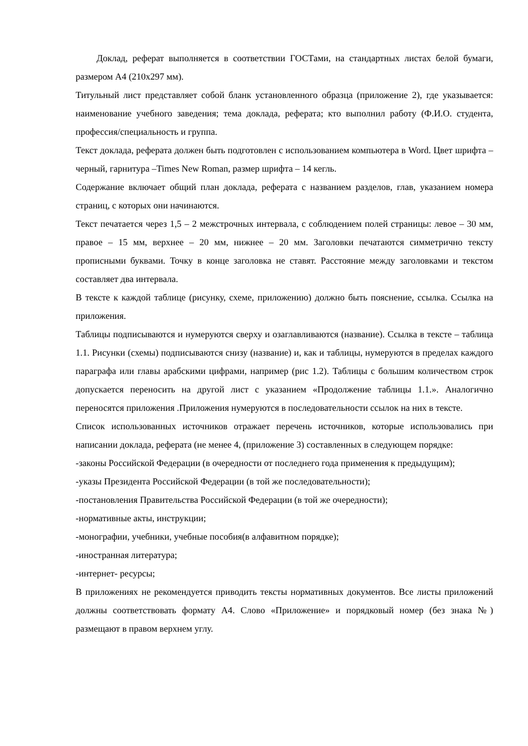Доклад, реферат выполняется в соответствии ГОСТами, на стандартных листах белой бумаги, размером А4 (210х297 мм).
Титульный лист представляет собой бланк установленного образца (приложение 2), где указывается: наименование учебного заведения; тема доклада, реферата; кто выполнил работу (Ф.И.О. студента, профессия/специальность и группа.
Текст доклада, реферата должен быть подготовлен с использованием компьютера в Word. Цвет шрифта – черный, гарнитура –Times New Roman, размер шрифта – 14 кегль.
Содержание включает общий план доклада, реферата с названием разделов, глав, указанием номера страниц, с которых они начинаются.
Текст печатается через 1,5 – 2 межстрочных интервала, с соблюдением полей страницы: левое – 30 мм, правое – 15 мм, верхнее – 20 мм, нижнее – 20 мм. Заголовки печатаются симметрично тексту прописными буквами. Точку в конце заголовка не ставят. Расстояние между заголовками и текстом составляет два интервала.
В тексте к каждой таблице (рисунку, схеме, приложению) должно быть пояснение, ссылка. Ссылка на приложения.
Таблицы подписываются и нумеруются сверху и озаглавливаются (название). Ссылка в тексте – таблица 1.1. Рисунки (схемы) подписываются снизу (название) и, как и таблицы, нумеруются в пределах каждого параграфа или главы арабскими цифрами, например (рис 1.2). Таблицы с большим количеством строк допускается переносить на другой лист с указанием «Продолжение таблицы 1.1.». Аналогично переносятся приложения .Приложения нумеруются в последовательности ссылок на них в тексте.
Список использованных источников отражает перечень источников, которые использовались при написании доклада, реферата (не менее 4, (приложение 3) составленных в следующем порядке:
-законы Российской Федерации (в очередности от последнего года применения к предыдущим);
-указы Президента Российской Федерации (в той же последовательности);
-постановления Правительства Российской Федерации (в той же очередности);
-нормативные акты, инструкции;
-монографии, учебники, учебные пособия(в алфавитном порядке);
-иностранная литература;
-интернет- ресурсы;
В приложениях не рекомендуется приводить тексты нормативных документов. Все листы приложений должны соответствовать формату А4. Слово «Приложение» и порядковый номер (без знака №) размещают в правом верхнем углу.